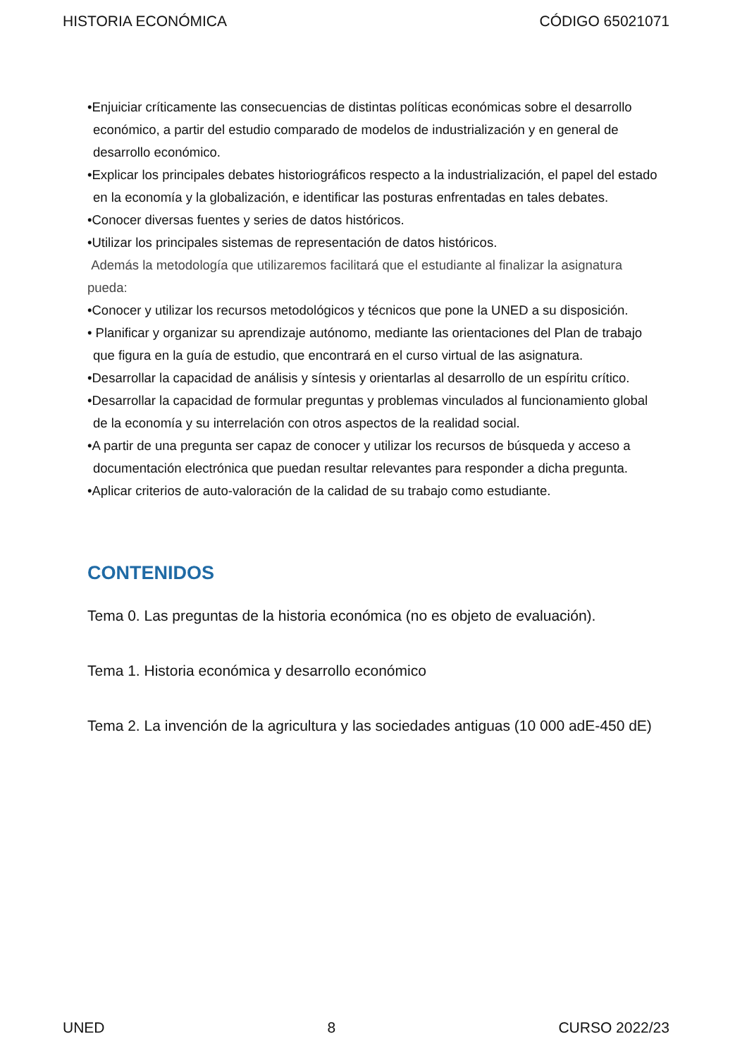HISTORIA ECONÓMICA CÓDIGO 65021071
•Enjuiciar críticamente las consecuencias de distintas políticas económicas sobre el desarrollo económico, a partir del estudio comparado de modelos de industrialización y en general de desarrollo económico.
•Explicar los principales debates historiográficos respecto a la industrialización, el papel del estado en la economía y la globalización, e identificar las posturas enfrentadas en tales debates.
•Conocer diversas fuentes y series de datos históricos.
•Utilizar los principales sistemas de representación de datos históricos.
Además la metodología que utilizaremos facilitará que el estudiante al finalizar la asignatura pueda:
•Conocer y utilizar los recursos metodológicos y técnicos que pone la UNED a su disposición.
• Planificar y organizar su aprendizaje autónomo, mediante las orientaciones del Plan de trabajo que figura en la guía de estudio, que encontrará en el curso virtual de las asignatura.
•Desarrollar la capacidad de análisis y síntesis y orientarlas al desarrollo de un espíritu crítico.
•Desarrollar la capacidad de formular preguntas y problemas vinculados al funcionamiento global de la economía y su interrelación con otros aspectos de la realidad social.
•A partir de una pregunta ser capaz de conocer y utilizar los recursos de búsqueda y acceso a documentación electrónica que puedan resultar relevantes para responder a dicha pregunta.
•Aplicar criterios de auto-valoración de la calidad de su trabajo como estudiante.
CONTENIDOS
Tema 0. Las preguntas de la historia económica (no es objeto de evaluación).
Tema 1. Historia económica y desarrollo económico
Tema 2. La invención de la agricultura y las sociedades antiguas (10 000 adE-450 dE)
UNED 8 CURSO 2022/23